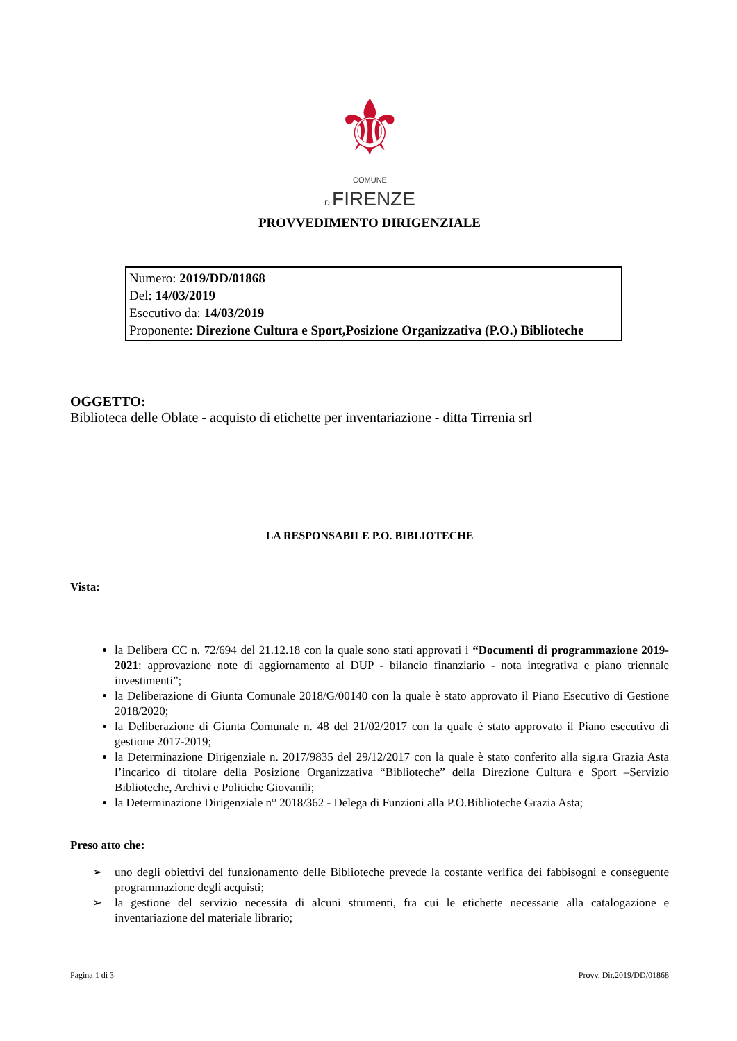⚜
COMUNE
DIFIRENZE
PROVVEDIMENTO DIRIGENZIALE
Numero: 2019/DD/01868
Del: 14/03/2019
Esecutivo da: 14/03/2019
Proponente: Direzione Cultura e Sport,Posizione Organizzativa (P.O.) Biblioteche
OGGETTO:
Biblioteca delle Oblate - acquisto di etichette per inventariazione - ditta Tirrenia srl
LA RESPONSABILE P.O. BIBLIOTECHE
Vista:
la Delibera CC n. 72/694 del 21.12.18 con la quale sono stati approvati i “Documenti di programmazione 2019-2021: approvazione note di aggiornamento al DUP - bilancio finanziario - nota integrativa e piano triennale investimenti”;
la Deliberazione di Giunta Comunale 2018/G/00140 con la quale è stato approvato il Piano Esecutivo di Gestione 2018/2020;
la Deliberazione di Giunta Comunale n. 48 del 21/02/2017 con la quale è stato approvato il Piano esecutivo di gestione 2017-2019;
la Determinazione Dirigenziale n. 2017/9835 del 29/12/2017 con la quale è stato conferito alla sig.ra Grazia Asta l’incarico di titolare della Posizione Organizzativa “Biblioteche” della Direzione Cultura e Sport –Servizio Biblioteche, Archivi e Politiche Giovanili;
la Determinazione Dirigenziale n° 2018/362 - Delega di Funzioni alla P.O.Biblioteche Grazia Asta;
Preso atto che:
➢ uno degli obiettivi del funzionamento delle Biblioteche prevede la costante verifica dei fabbisogni e conseguente programmazione degli acquisti;
➢ la gestione del servizio necessita di alcuni strumenti, fra cui le etichette necessarie alla catalogazione e inventariazione del materiale librario;
Pagina 1 di 3 Provv. Dir.2019/DD/01868